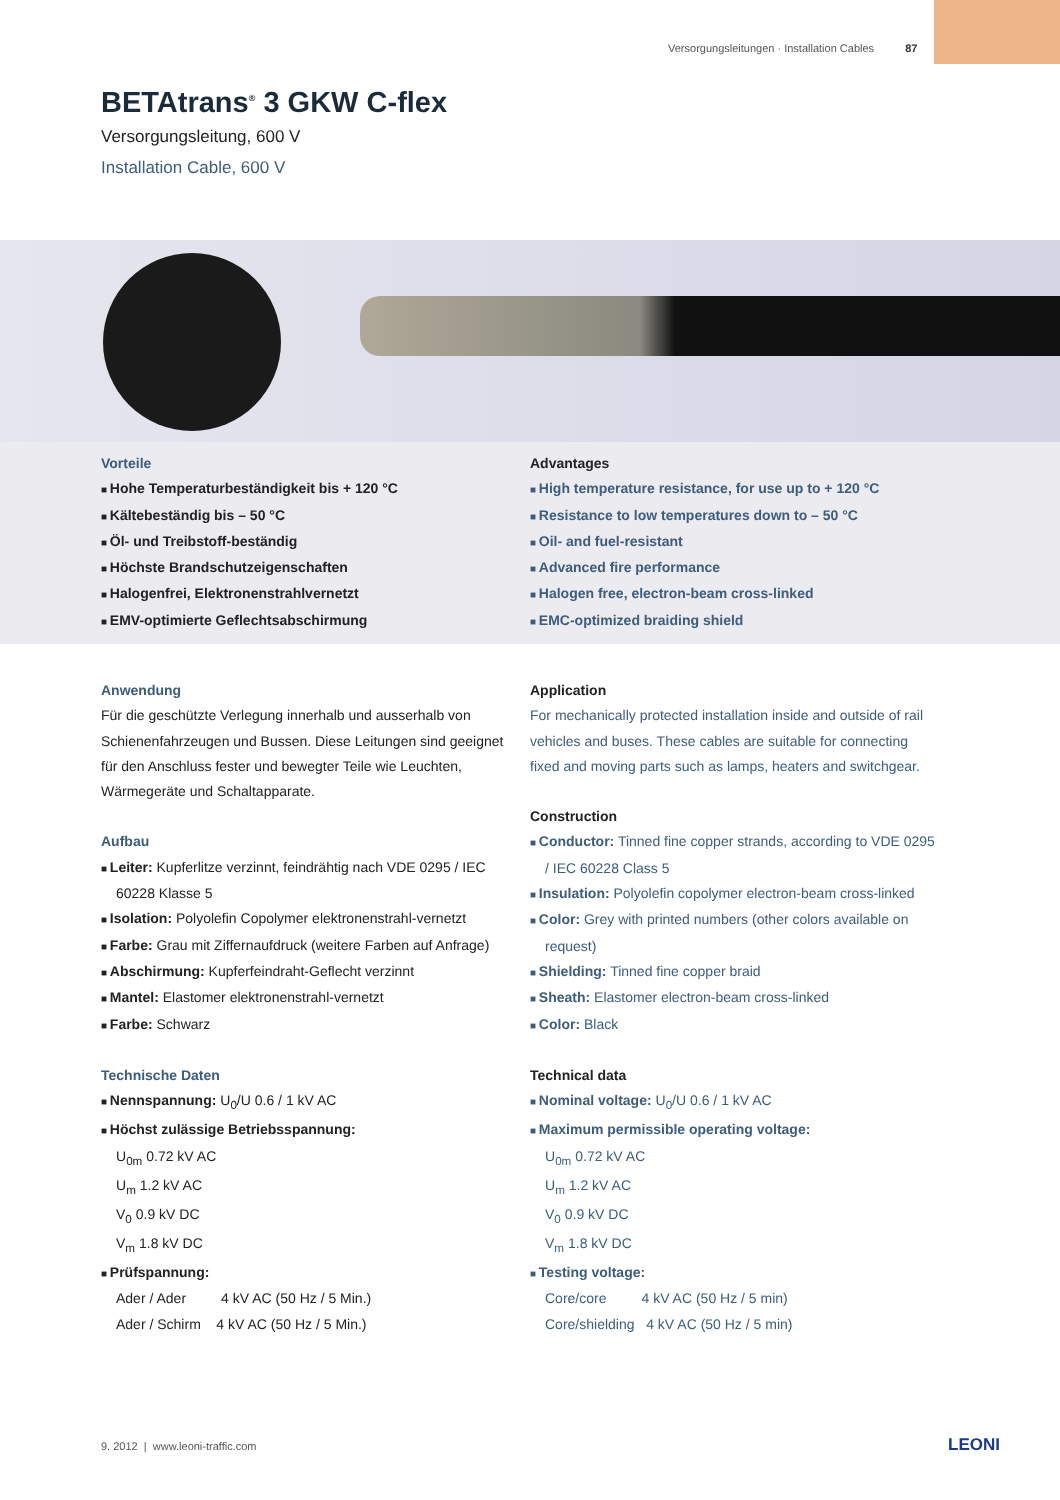Versorgungsleitungen · Installation Cables 87
BETAtrans<sup>®</sup> 3 GKW C-flex
Versorgungsleitung, 600 V
Installation Cable, 600 V
Vorteile
Hohe Temperaturbeständigkeit bis + 120 °C
Kältebeständig bis – 50 °C
Öl- und Treibstoff-beständig
Höchste Brandschutzeigenschaften
Halogenfrei, Elektronenstrahlvernetzt
EMV-optimierte Geflechtsabschirmung
Advantages
High temperature resistance, for use up to + 120 °C
Resistance to low temperatures down to – 50 °C
Oil- and fuel-resistant
Advanced fire performance
Halogen free, electron-beam cross-linked
EMC-optimized braiding shield
Anwendung
Für die geschützte Verlegung innerhalb und ausserhalb von Schienenfahrzeugen und Bussen. Diese Leitungen sind geeignet für den Anschluss fester und bewegter Teile wie Leuchten, Wärmegeräte und Schaltapparate.
Aufbau
Leiter: Kupferlitze verzinnt, feindrähtig nach VDE 0295 / IEC 60228 Klasse 5
Isolation: Polyolefin Copolymer elektronenstrahl-vernetzt
Farbe: Grau mit Ziffernaufdruck (weitere Farben auf Anfrage)
Abschirmung: Kupferfeindraht-Geflecht verzinnt
Mantel: Elastomer elektronenstrahl-vernetzt
Farbe: Schwarz
Technische Daten
Nennspannung: U<sub>0</sub>/U 0.6 / 1 kV AC
Höchst zulässige Betriebsspannung:
U<sub>0m</sub> 0.72 kV AC
U<sub>m</sub> 1.2 kV AC
V<sub>0</sub> 0.9 kV DC
V<sub>m</sub> 1.8 kV DC
Prüfspannung:
Ader / Ader 4 kV AC (50 Hz / 5 Min.)
Ader / Schirm 4 kV AC (50 Hz / 5 Min.)
Application
For mechanically protected installation inside and outside of rail vehicles and buses. These cables are suitable for connecting fixed and moving parts such as lamps, heaters and switchgear.
Construction
Conductor: Tinned fine copper strands, according to VDE 0295 / IEC 60228 Class 5
Insulation: Polyolefin copolymer electron-beam cross-linked
Color: Grey with printed numbers (other colors available on request)
Shielding: Tinned fine copper braid
Sheath: Elastomer electron-beam cross-linked
Color: Black
Technical data
Nominal voltage: U<sub>0</sub>/U 0.6 / 1 kV AC
Maximum permissible operating voltage:
U<sub>0m</sub> 0.72 kV AC
U<sub>m</sub> 1.2 kV AC
V<sub>0</sub> 0.9 kV DC
V<sub>m</sub> 1.8 kV DC
Testing voltage:
Core/core 4 kV AC (50 Hz / 5 min)
Core/shielding 4 kV AC (50 Hz / 5 min)
9. 2012 | www.leoni-traffic.com
LEONI